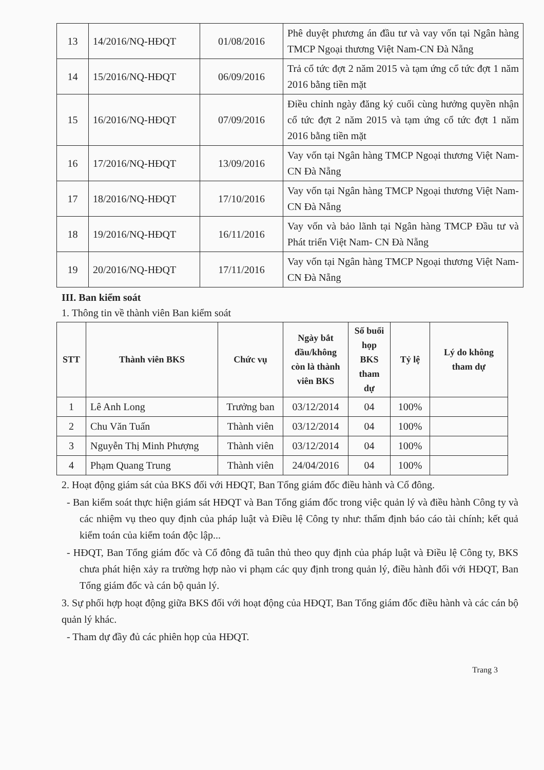| 13 | 14/2016/NQ-HĐQT | 01/08/2016 | Phê duyệt phương án đầu tư và vay vốn tại Ngân hàng TMCP Ngoại thương Việt Nam-CN Đà Nẵng |
| 14 | 15/2016/NQ-HĐQT | 06/09/2016 | Trả cổ tức đợt 2 năm 2015 và tạm ứng cổ tức đợt 1 năm 2016 bằng tiền mặt |
| 15 | 16/2016/NQ-HĐQT | 07/09/2016 | Điều chỉnh ngày đăng ký cuối cùng hưởng quyền nhận cổ tức đợt 2 năm 2015 và tạm ứng cổ tức đợt 1 năm 2016 bằng tiền mặt |
| 16 | 17/2016/NQ-HĐQT | 13/09/2016 | Vay vốn tại Ngân hàng TMCP Ngoại thương Việt Nam- CN Đà Nẵng |
| 17 | 18/2016/NQ-HĐQT | 17/10/2016 | Vay vốn tại Ngân hàng TMCP Ngoại thương Việt Nam- CN Đà Nẵng |
| 18 | 19/2016/NQ-HĐQT | 16/11/2016 | Vay vốn và bảo lãnh tại Ngân hàng TMCP Đầu tư và Phát triển Việt Nam- CN Đà Nẵng |
| 19 | 20/2016/NQ-HĐQT | 17/11/2016 | Vay vốn tại Ngân hàng TMCP Ngoại thương Việt Nam- CN Đà Nẵng |
III. Ban kiểm soát
1. Thông tin về thành viên Ban kiểm soát
| STT | Thành viên BKS | Chức vụ | Ngày bắt đầu/không còn là thành viên BKS | Số buổi họp BKS tham dự | Tỷ lệ | Lý do không tham dự |
| --- | --- | --- | --- | --- | --- | --- |
| 1 | Lê Anh Long | Trưởng ban | 03/12/2014 | 04 | 100% | |
| 2 | Chu Văn Tuấn | Thành viên | 03/12/2014 | 04 | 100% | |
| 3 | Nguyễn Thị Minh Phượng | Thành viên | 03/12/2014 | 04 | 100% | |
| 4 | Phạm Quang Trung | Thành viên | 24/04/2016 | 04 | 100% | |
2. Hoạt động giám sát của BKS đối với HĐQT, Ban Tổng giám đốc điều hành và Cổ đông.
- Ban kiểm soát thực hiện giám sát HĐQT và Ban Tổng giám đốc trong việc quản lý và điều hành Công ty và các nhiệm vụ theo quy định của pháp luật và Điều lệ Công ty như: thẩm định báo cáo tài chính; kết quả kiểm toán của kiểm toán độc lập...
- HĐQT, Ban Tổng giám đốc và Cổ đông đã tuân thủ theo quy định của pháp luật và Điều lệ Công ty, BKS chưa phát hiện xảy ra trường hợp nào vi phạm các quy định trong quản lý, điều hành đối với HĐQT, Ban Tổng giám đốc và cán bộ quản lý.
3. Sự phối hợp hoạt động giữa BKS đối với hoạt động của HĐQT, Ban Tổng giám đốc điều hành và các cán bộ quản lý khác.
- Tham dự đầy đủ các phiên họp của HĐQT.
Trang 3